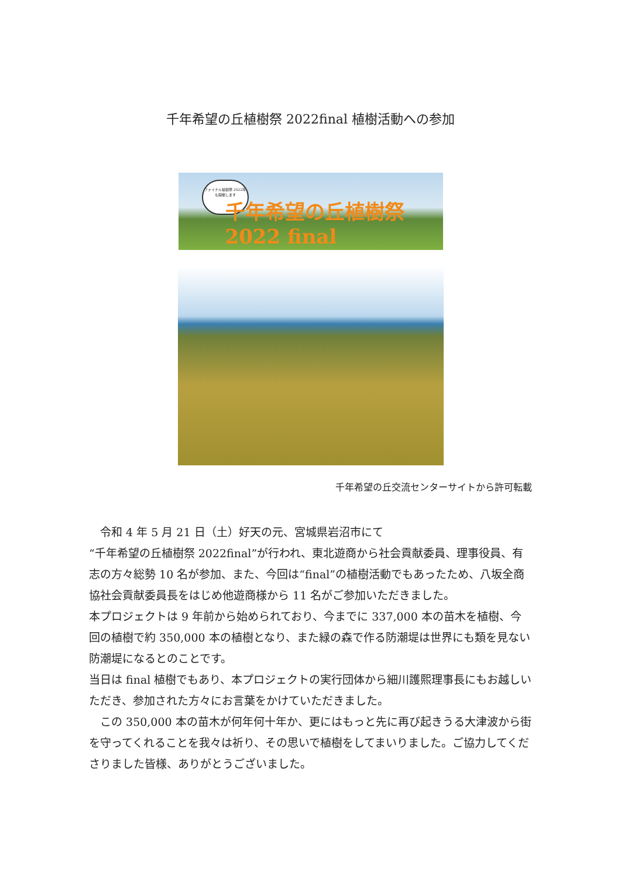千年希望の丘植樹祭 2022final 植樹活動への参加
ファイナル植樹祭 2022年も開催します
千年希望の丘植樹祭2022 final
千年希望の丘交流センターサイトから許可転載
　令和 4 年 5 月 21 日（土）好天の元、宮城県岩沼市にて
“千年希望の丘植樹祭 2022final”が行われ、東北遊商から社会貢献委員、理事役員、有志の方々総勢 10 名が参加、また、今回は“final”の植樹活動でもあったため、八坂全商協社会貢献委員長をはじめ他遊商様から 11 名がご参加いただきました。
本プロジェクトは 9 年前から始められており、今までに 337,000 本の苗木を植樹、今回の植樹で約 350,000 本の植樹となり、また緑の森で作る防潮堤は世界にも類を見ない防潮堤になるとのことです。
当日は final 植樹でもあり、本プロジェクトの実行団体から細川護熙理事長にもお越しいただき、参加された方々にお言葉をかけていただきました。
　この 350,000 本の苗木が何年何十年か、更にはもっと先に再び起きうる大津波から街を守ってくれることを我々は祈り、その思いで植樹をしてまいりました。ご協力してくださりました皆様、ありがとうございました。